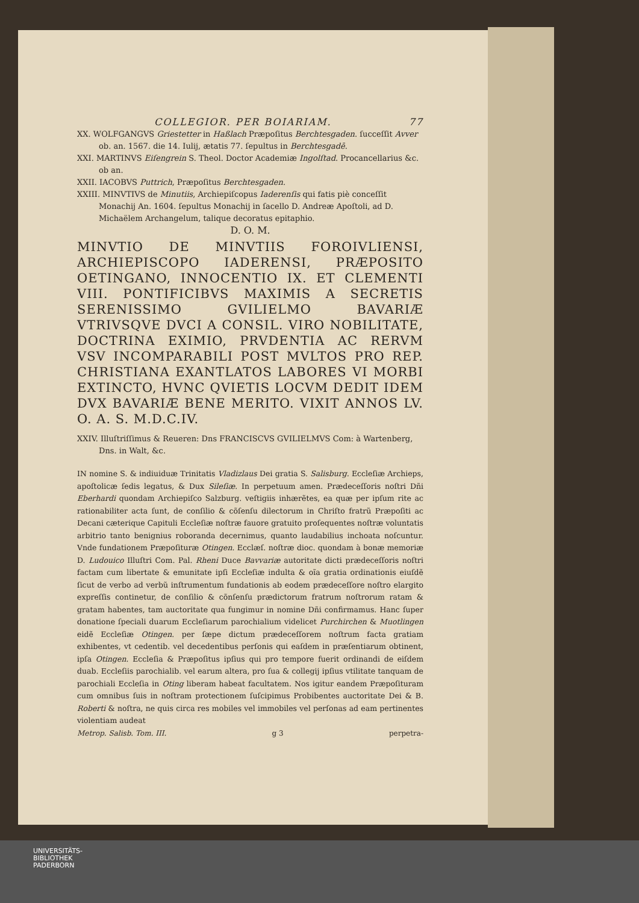COLLEGIOR. PER BOIARIAM. 77
XX. WOLFGANGVS Griestetter in Haßlach Præpoſitus Berchtesgaden. ſucceſſit Avver ob. an. 1567. die 14. Iulij, ætatis 77. ſepultus in Berchtesgadē.
XXI. MARTINVS Eiſengrein S. Theol. Doctor Academiæ Ingolſtad. Procancellarius &c. ob an.
XXII. IACOBVS Puttrich, Præpoſitus Berchtesgaden.
XXIII. MINVTIVS de Minutiis, Archiepiſcopus Iaderenſis qui fatis piè conceſſit Monachij An. 1604. ſepultus Monachij in ſacello D. Andreæ Apoſtoli, ad D. Michaëlem Archangelum, talique decoratus epitaphio.
D. O. M.
MINVTIO DE MINVTIIS FOROIVLIENSI, ARCHIEPISCOPO IADERENSI, PRÆPOSITO OETINGANO, INNOCENTIO IX. ET CLEMENTI VIII. PONTIFICIBVS MAXIMIS A SECRETIS SERENISSIMO GVILIELMO BAVARIÆ VTRIVSQVE DVCI A CONSIL. VIRO NOBILITATE, DOCTRINA EXIMIO, PRVDENTIA AC RERVM VSV INCOMPARABILI POST MVLTOS PRO REP. CHRISTIANA EXANTLATOS LABORES VI MORBI EXTINCTO, HVNC QVIETIS LOCVM DEDIT IDEM DVX BAVARIÆ BENE MERITO. VIXIT ANNOS LV. O. A. S. M.D.C.IV.
XXIV. Illuſtriſſimus & Reueren: Dns FRANCISCVS GVILIELMVS Com: à Wartenberg, Dns. in Walt, &c.
IN nomine S. & indiuiduæ Trinitatis Vladizlaus Dei gratia S. Salisburg. Eccleſiæ Archieps, apoſtolicæ ſedis legatus, & Dux Sileſiæ. In perpetuum amen. Prædeceſſoris noſtri Dñi Eberhardi quondam Archiepiſco Salzburg. veſtigiis inhærẽtes, ea quæ per ipſum rite ac rationabiliter acta ſunt, de conſilio & cõſenſu dilectorum in Chriſto fratrũ Præpoſiti ac Decani cæterique Capituli Eccleſiæ noſtræ fauore gratuito proſequentes noſtræ voluntatis arbitrio tanto benignius roboranda decernimus, quanto laudabilius inchoata noſcuntur. Vnde fundationem Præpoſituræ Otingen. Ecclæſ. noſtræ dioc. quondam à bonæ memoriæ D. Ludouico Illuſtri Com. Pal. Rheni Duce Bavvariæ autoritate dicti prædeceſſoris noſtri factam cum libertate & emunitate ipſi Eccleſiæ indulta & oĩa gratia ordinationis eiuſdẽ ſicut de verbo ad verbũ inſtrumentum fundationis ab eodem prædeceſſore noſtro elargito expreſſis continetur, de conſilio & cõnſenſu prædictorum fratrum noſtrorum ratam & gratam habentes, tam auctoritate qua fungimur in nomine Dñi confirmamus. Hanc ſuper donatione ſpeciali duarum Eccleſiarum parochialium videlicet Purchirchen & Muotlingen eidẽ Eccleſiæ Otingen. per ſæpe dictum prædeceſſorem noſtrum facta gratiam exhibentes, vt cedentib. vel decedentibus perſonis qui eaſdem in præſentiarum obtinent, ipſa Otingen. Eccleſia & Præpoſitus ipſius qui pro tempore fuerit ordinandi de eiſdem duab. Eccleſiis parochialib. vel earum altera, pro ſua & collegij ipſius vtilitate tanquam de parochiali Eccleſia in Oting liberam habeat facultatem. Nos igitur eandem Præpoſituram cum omnibus ſuis in noſtram protectionem ſuſcipimus Probibentes auctoritate Dei & B. Roberti & noſtra, ne quis circa res mobiles vel immobiles vel perſonas ad eam pertinentes violentiam audeat
Metrop. Salisb. Tom. III. g 3 perpetra-
UNIVERSITÄTS-
BIBLIOTHEK
PADERBORN